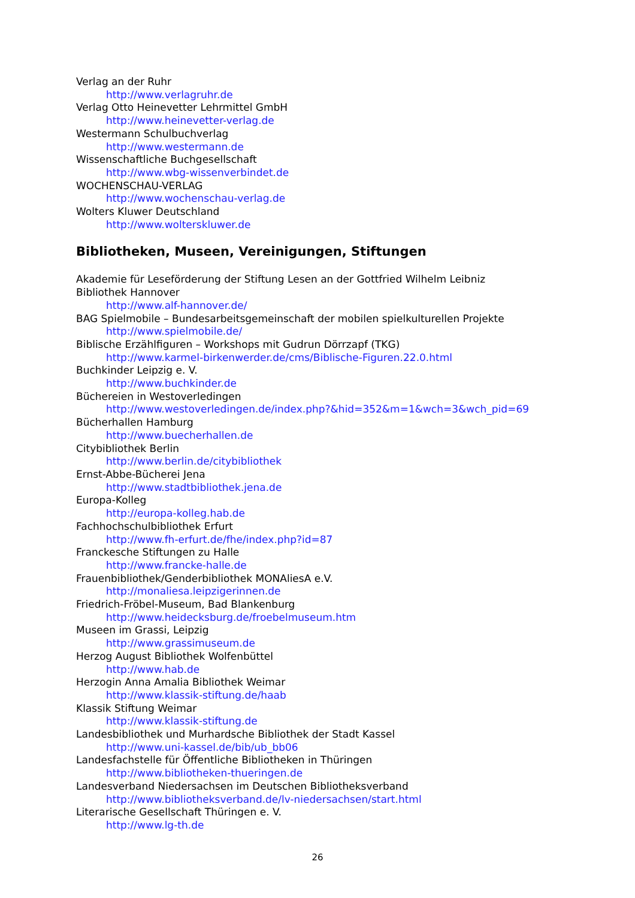Verlag an der Ruhr
http://www.verlagruhr.de
Verlag Otto Heinevetter Lehrmittel GmbH
http://www.heinevetter-verlag.de
Westermann Schulbuchverlag
http://www.westermann.de
Wissenschaftliche Buchgesellschaft
http://www.wbg-wissenverbindet.de
WOCHENSCHAU-VERLAG
http://www.wochenschau-verlag.de
Wolters Kluwer Deutschland
http://www.wolterskluwer.de
Bibliotheken, Museen, Vereinigungen, Stiftungen
Akademie für Leseförderung der Stiftung Lesen an der Gottfried Wilhelm Leibniz
Bibliothek Hannover
http://www.alf-hannover.de/
BAG Spielmobile – Bundesarbeitsgemeinschaft der mobilen spielkulturellen Projekte
http://www.spielmobile.de/
Biblische Erzählfiguren – Workshops mit Gudrun Dörrzapf (TKG)
http://www.karmel-birkenwerder.de/cms/Biblische-Figuren.22.0.html
Buchkinder Leipzig e. V.
http://www.buchkinder.de
Büchereien in Westoverledingen
http://www.westoverledingen.de/index.php?&hid=352&m=1&wch=3&wch_pid=69
Bücherhallen Hamburg
http://www.buecherhallen.de
Citybibliothek Berlin
http://www.berlin.de/citybibliothek
Ernst-Abbe-Bücherei Jena
http://www.stadtbibliothek.jena.de
Europa-Kolleg
http://europa-kolleg.hab.de
Fachhochschulbibliothek Erfurt
http://www.fh-erfurt.de/fhe/index.php?id=87
Franckesche Stiftungen zu Halle
http://www.francke-halle.de
Frauenbibliothek/Genderbibliothek MONAliesA e.V.
http://monaliesa.leipzigerinnen.de
Friedrich-Fröbel-Museum, Bad Blankenburg
http://www.heidecksburg.de/froebelmuseum.htm
Museen im Grassi, Leipzig
http://www.grassimuseum.de
Herzog August Bibliothek Wolfenbüttel
http://www.hab.de
Herzogin Anna Amalia Bibliothek Weimar
http://www.klassik-stiftung.de/haab
Klassik Stiftung Weimar
http://www.klassik-stiftung.de
Landesbibliothek und Murhardsche Bibliothek der Stadt Kassel
http://www.uni-kassel.de/bib/ub_bb06
Landesfachstelle für Öffentliche Bibliotheken in Thüringen
http://www.bibliotheken-thueringen.de
Landesverband Niedersachsen im Deutschen Bibliotheksverband
http://www.bibliotheksverband.de/lv-niedersachsen/start.html
Literarische Gesellschaft Thüringen e. V.
http://www.lg-th.de
26